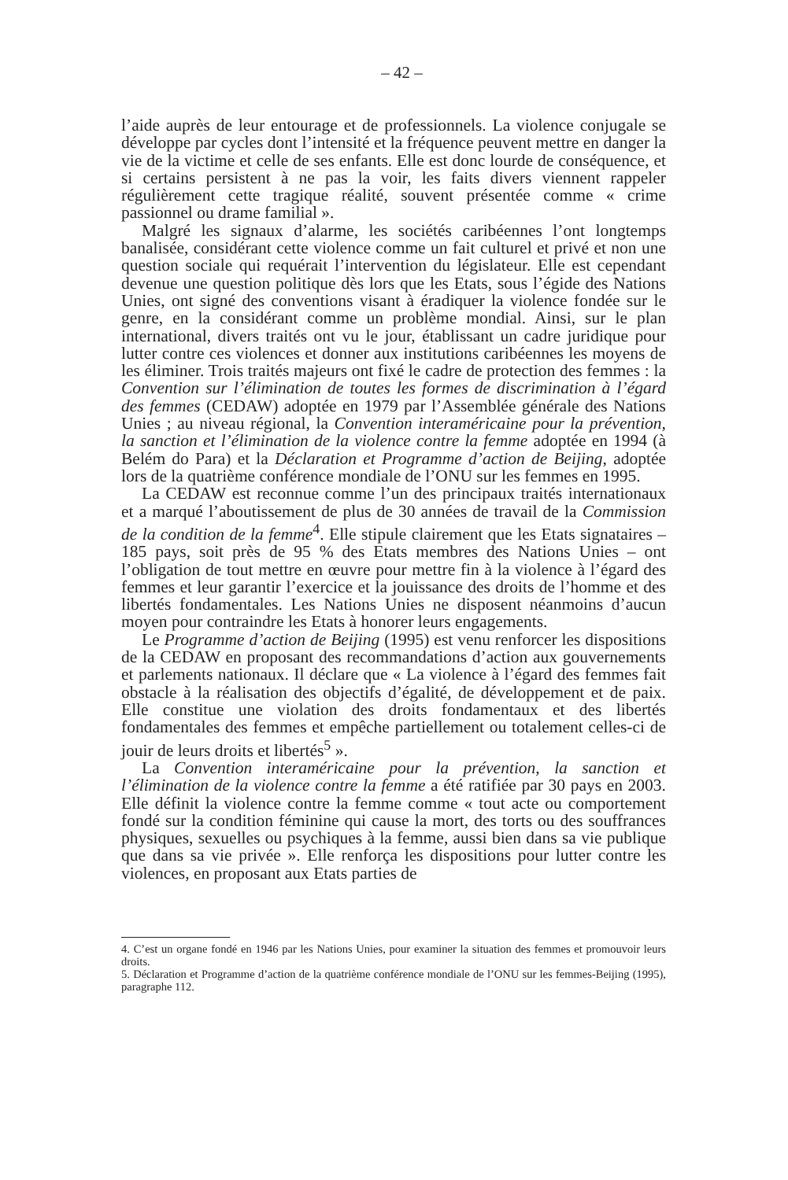– 42 –
l’aide auprès de leur entourage et de professionnels. La violence conjugale se développe par cycles dont l’intensité et la fréquence peuvent mettre en danger la vie de la victime et celle de ses enfants. Elle est donc lourde de conséquence, et si certains persistent à ne pas la voir, les faits divers viennent rappeler régulièrement cette tragique réalité, souvent présentée comme « crime passionnel ou drame familial ».
Malgré les signaux d’alarme, les sociétés caribéennes l’ont longtemps banalisée, considérant cette violence comme un fait culturel et privé et non une question sociale qui requérait l’intervention du législateur. Elle est cependant devenue une question politique dès lors que les Etats, sous l’égide des Nations Unies, ont signé des conventions visant à éradiquer la violence fondée sur le genre, en la considérant comme un problème mondial. Ainsi, sur le plan international, divers traités ont vu le jour, établissant un cadre juridique pour lutter contre ces violences et donner aux institutions caribéennes les moyens de les éliminer. Trois traités majeurs ont fixé le cadre de protection des femmes : la Convention sur l’élimination de toutes les formes de discrimination à l’égard des femmes (CEDAW) adoptée en 1979 par l’Assemblée générale des Nations Unies ; au niveau régional, la Convention interaméricaine pour la prévention, la sanction et l’élimination de la violence contre la femme adoptée en 1994 (à Belém do Para) et la Déclaration et Programme d’action de Beijing, adoptée lors de la quatrième conférence mondiale de l’ONU sur les femmes en 1995.
La CEDAW est reconnue comme l’un des principaux traités internationaux et a marqué l’aboutissement de plus de 30 années de travail de la Commission de la condition de la femme<sup>4</sup>. Elle stipule clairement que les Etats signataires – 185 pays, soit près de 95 % des Etats membres des Nations Unies – ont l’obligation de tout mettre en œuvre pour mettre fin à la violence à l’égard des femmes et leur garantir l’exercice et la jouissance des droits de l’homme et des libertés fondamentales. Les Nations Unies ne disposent néanmoins d’aucun moyen pour contraindre les Etats à honorer leurs engagements.
Le Programme d’action de Beijing (1995) est venu renforcer les dispositions de la CEDAW en proposant des recommandations d’action aux gouvernements et parlements nationaux. Il déclare que « La violence à l’égard des femmes fait obstacle à la réalisation des objectifs d’égalité, de développement et de paix. Elle constitue une violation des droits fondamentaux et des libertés fondamentales des femmes et empêche partiellement ou totalement celles-ci de jouir de leurs droits et libertés<sup>5</sup> ».
La Convention interaméricaine pour la prévention, la sanction et l’élimination de la violence contre la femme a été ratifiée par 30 pays en 2003. Elle définit la violence contre la femme comme « tout acte ou comportement fondé sur la condition féminine qui cause la mort, des torts ou des souffrances physiques, sexuelles ou psychiques à la femme, aussi bien dans sa vie publique que dans sa vie privée ». Elle renforça les dispositions pour lutter contre les violences, en proposant aux Etats parties de
4. C’est un organe fondé en 1946 par les Nations Unies, pour examiner la situation des femmes et promouvoir leurs droits.
5. Déclaration et Programme d’action de la quatrième conférence mondiale de l’ONU sur les femmes-Beijing (1995), paragraphe 112.